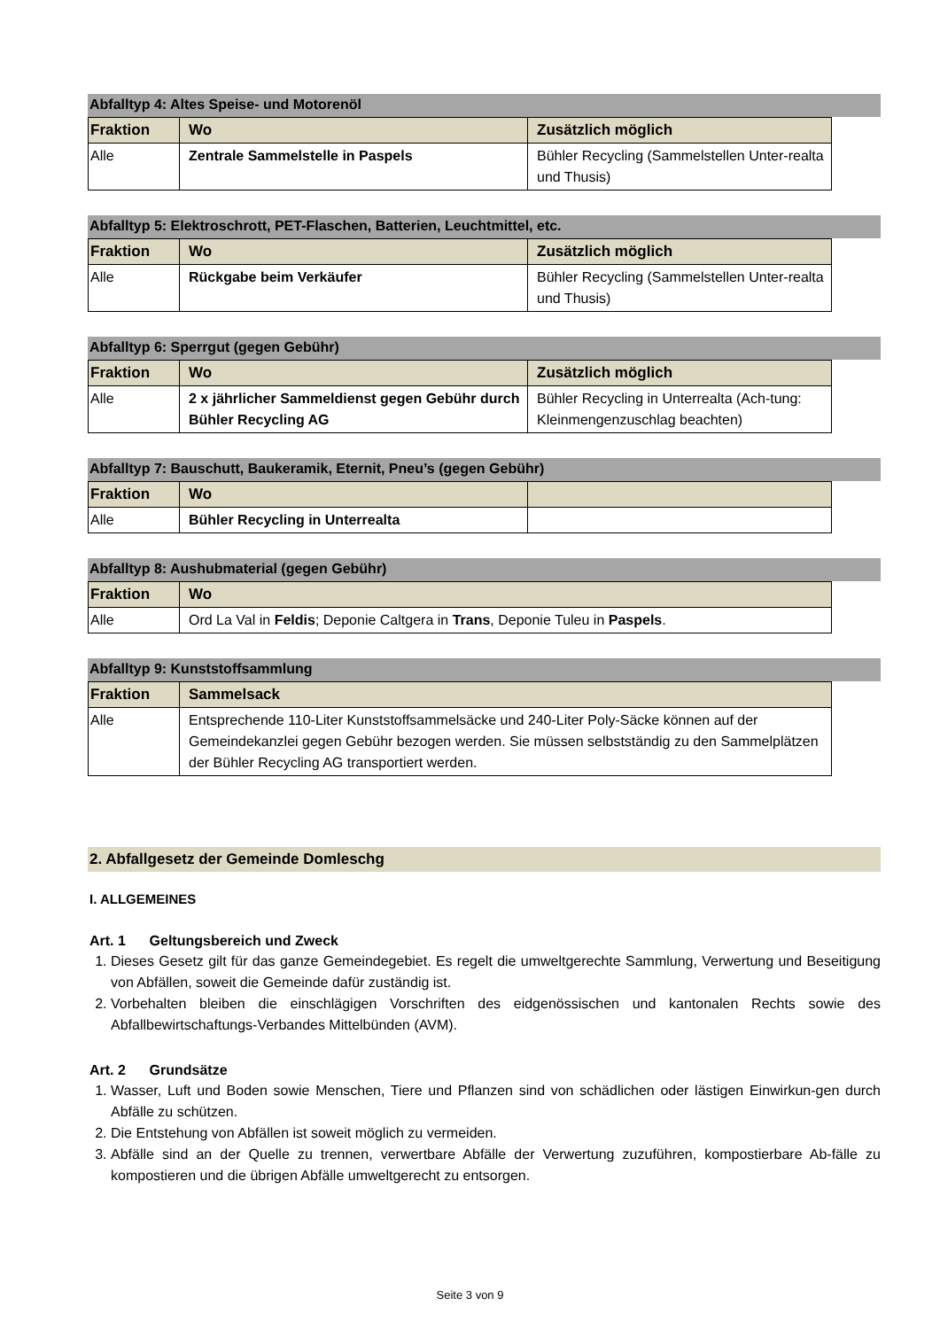Abfalltyp 4: Altes Speise- und Motorenöl
| Fraktion | Wo | Zusätzlich möglich |
| --- | --- | --- |
| Alle | Zentrale Sammelstelle in Paspels | Bühler Recycling (Sammelstellen Unter-realta und Thusis) |
Abfalltyp 5: Elektroschrott, PET-Flaschen, Batterien, Leuchtmittel, etc.
| Fraktion | Wo | Zusätzlich möglich |
| --- | --- | --- |
| Alle | Rückgabe beim Verkäufer | Bühler Recycling (Sammelstellen Unter-realta und Thusis) |
Abfalltyp 6: Sperrgut (gegen Gebühr)
| Fraktion | Wo | Zusätzlich möglich |
| --- | --- | --- |
| Alle | 2 x jährlicher Sammeldienst gegen Gebühr durch Bühler Recycling AG | Bühler Recycling in Unterrealta (Ach-tung: Kleinmengenzuschlag beachten) |
Abfalltyp 7: Bauschutt, Baukeramik, Eternit, Pneu’s (gegen Gebühr)
| Fraktion | Wo | |
| --- | --- | --- |
| Alle | Bühler Recycling in Unterrealta | |
Abfalltyp 8: Aushubmaterial (gegen Gebühr)
| Fraktion | Wo |
| --- | --- |
| Alle | Ord La Val in Feldis ; Deponie Caltgera in Trans , Deponie Tuleu in Paspels . |
Abfalltyp 9: Kunststoffsammlung
| Fraktion | Sammelsack |
| --- | --- |
| Alle | Entsprechende 110-Liter Kunststoffsammelsäcke und 240-Liter Poly-Säcke können auf der Gemeindekanzlei gegen Gebühr bezogen werden. Sie müssen selbstständig zu den Sammelplätzen der Bühler Recycling AG transportiert werden. |
2. Abfallgesetz der Gemeinde Domleschg
I. ALLGEMEINES
Art. 1 Geltungsbereich und Zweck
1. Dieses Gesetz gilt für das ganze Gemeindegebiet. Es regelt die umweltgerechte Sammlung, Verwertung und Beseitigung von Abfällen, soweit die Gemeinde dafür zuständig ist.
2. Vorbehalten bleiben die einschlägigen Vorschriften des eidgenössischen und kantonalen Rechts sowie des Abfallbewirtschaftungs-Verbandes Mittelbünden (AVM).
Art. 2 Grundsätze
1. Wasser, Luft und Boden sowie Menschen, Tiere und Pflanzen sind von schädlichen oder lästigen Einwirkun-gen durch Abfälle zu schützen.
2. Die Entstehung von Abfällen ist soweit möglich zu vermeiden.
3. Abfälle sind an der Quelle zu trennen, verwertbare Abfälle der Verwertung zuzuführen, kompostierbare Ab-fälle zu kompostieren und die übrigen Abfälle umweltgerecht zu entsorgen.
Seite 3 von 9